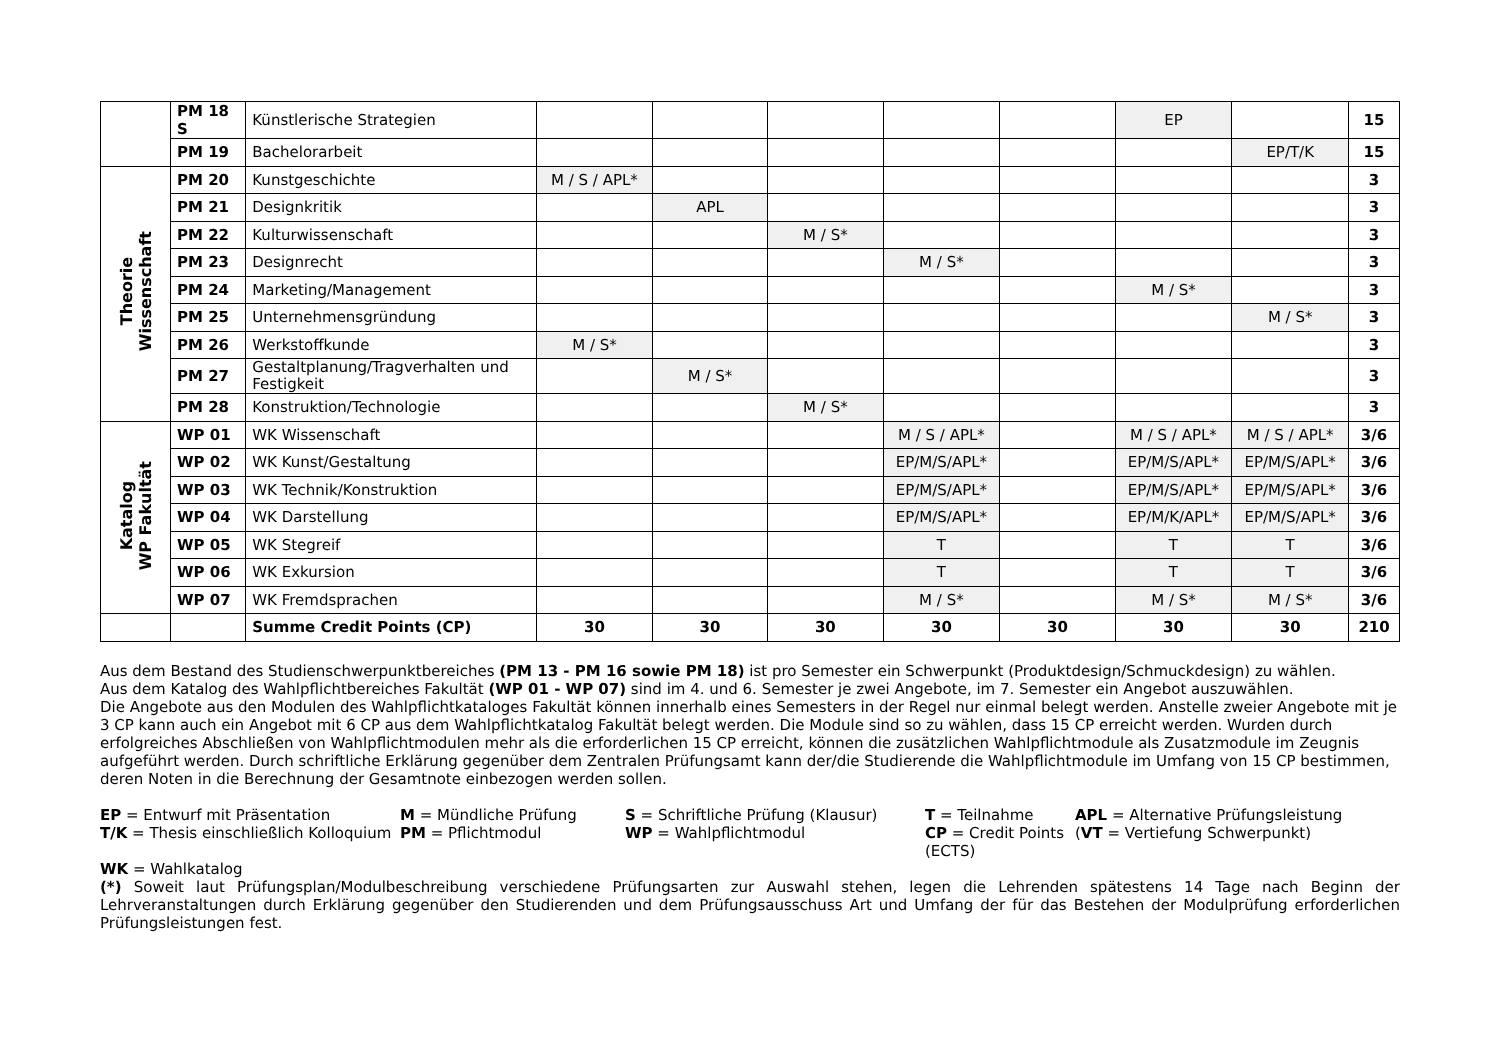| | PM 18 S | Künstlerische Strategien | | | | | | EP | | 15 |
| | PM 19 | Bachelorarbeit | | | | | | | EP/T/K | 15 |
| Theorie Wissenschaft | PM 20 | Kunstgeschichte | M / S / APL* | | | | | | | 3 |
| | PM 21 | Designkritik | | APL | | | | | | 3 |
| | PM 22 | Kulturwissenschaft | | | M / S* | | | | | 3 |
| | PM 23 | Designrecht | | | | M / S* | | | | 3 |
| | PM 24 | Marketing/Management | | | | | | M / S* | | 3 |
| | PM 25 | Unternehmensgründung | | | | | | | M / S* | 3 |
| | PM 26 | Werkstoffkunde | M / S* | | | | | | | 3 |
| | PM 27 | Gestaltplanung/Tragverhalten und Festigkeit | | M / S* | | | | | | 3 |
| | PM 28 | Konstruktion/Technologie | | | M / S* | | | | | 3 |
| Katalog WP Fakultät | WP 01 | WK Wissenschaft | | | | M / S / APL* | | M / S / APL* | M / S / APL* | 3/6 |
| | WP 02 | WK Kunst/Gestaltung | | | | EP/M/S/APL* | | EP/M/S/APL* | EP/M/S/APL* | 3/6 |
| | WP 03 | WK Technik/Konstruktion | | | | EP/M/S/APL* | | EP/M/S/APL* | EP/M/S/APL* | 3/6 |
| | WP 04 | WK Darstellung | | | | EP/M/S/APL* | | EP/M/K/APL* | EP/M/S/APL* | 3/6 |
| | WP 05 | WK Stegreif | | | | T | | T | T | 3/6 |
| | WP 06 | WK Exkursion | | | | T | | T | T | 3/6 |
| | WP 07 | WK Fremdsprachen | | | | M / S* | | M / S* | M / S* | 3/6 |
| | | Summe Credit Points (CP) | 30 | 30 | 30 | 30 | 30 | 30 | 30 | 210 |
Aus dem Bestand des Studienschwerpunktbereiches (PM 13 - PM 16 sowie PM 18) ist pro Semester ein Schwerpunkt (Produktdesign/Schmuckdesign) zu wählen.
Aus dem Katalog des Wahlpflichtbereiches Fakultät (WP 01 - WP 07) sind im 4. und 6. Semester je zwei Angebote, im 7. Semester ein Angebot auszuwählen.
Die Angebote aus den Modulen des Wahlpflichtkataloges Fakultät können innerhalb eines Semesters in der Regel nur einmal belegt werden. Anstelle zweier Angebote mit je 3 CP kann auch ein Angebot mit 6 CP aus dem Wahlpflichtkatalog Fakultät belegt werden. Die Module sind so zu wählen, dass 15 CP erreicht werden. Wurden durch erfolgreiches Abschließen von Wahlpflichtmodulen mehr als die erforderlichen 15 CP erreicht, können die zusätzlichen Wahlpflichtmodule als Zusatzmodule im Zeugnis aufgeführt werden. Durch schriftliche Erklärung gegenüber dem Zentralen Prüfungsamt kann der/die Studierende die Wahlpflichtmodule im Umfang von 15 CP bestimmen, deren Noten in die Berechnung der Gesamtnote einbezogen werden sollen.
EP = Entwurf mit Präsentation
M = Mündliche Prüfung
S = Schriftliche Prüfung (Klausur)
T = Teilnahme
APL = Alternative Prüfungsleistung
T/K = Thesis einschließlich Kolloquium
PM = Pflichtmodul
WP = Wahlpflichtmodul
CP = Credit Points (ECTS)
(VT = Vertiefung Schwerpunkt)
WK = Wahlkatalog
(*) Soweit laut Prüfungsplan/Modulbeschreibung verschiedene Prüfungsarten zur Auswahl stehen, legen die Lehrenden spätestens 14 Tage nach Beginn der Lehrveranstaltungen durch Erklärung gegenüber den Studierenden und dem Prüfungsausschuss Art und Umfang der für das Bestehen der Modulprüfung erforderlichen Prüfungsleistungen fest.